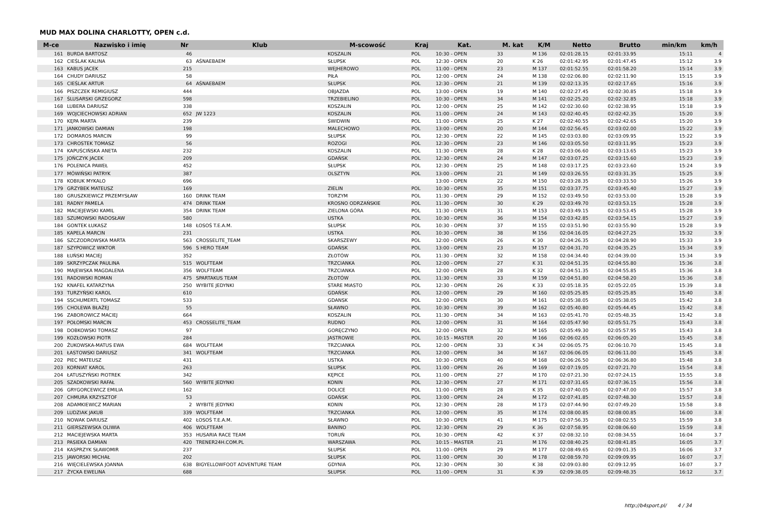MUD MAX DOLINA CHARLOTTY, OPEN c.d.
| M-ce | Nazwisko i imię | Nr | Klub | M-scowość | Kraj | Kat. | M. kat | K/M | Netto | Brutto | min/km | km/h |
| --- | --- | --- | --- | --- | --- | --- | --- | --- | --- | --- | --- | --- |
| 161 | BURDA BARTOSZ | 46 | | KOSZALIN | POL | 10:30 - OPEN | 33 | M 136 | 02:01:28.15 | 02:01:33.95 | 15:11 | 4 |
| 162 | CIEŚLAK KALINA | 63 | AŚNAEBAEM | SŁUPSK | POL | 12:30 - OPEN | 20 | K 26 | 02:01:42.95 | 02:01:47.45 | 15:12 | 3.9 |
| 163 | KABUS JACEK | 215 | | WEJHEROWO | POL | 11:00 - OPEN | 23 | M 137 | 02:01:52.55 | 02:01:58.20 | 15:14 | 3.9 |
| 164 | CHUDY DARIUSZ | 58 | | PIŁA | POL | 12:00 - OPEN | 24 | M 138 | 02:02:06.80 | 02:02:11.90 | 15:15 | 3.9 |
| 165 | CIEŚLAK ARTUR | 64 | AŚNAEBAEM | SŁUPSK | POL | 12:30 - OPEN | 21 | M 139 | 02:02:13.35 | 02:02:17.65 | 15:16 | 3.9 |
| 166 | PISZCZEK REMIGIUSZ | 444 | | OBJAZDA | POL | 13:00 - OPEN | 19 | M 140 | 02:02:27.45 | 02:02:30.85 | 15:18 | 3.9 |
| 167 | ŚLUSARSKI GRZEGORZ | 598 | | TRZEBIELINO | POL | 10:30 - OPEN | 34 | M 141 | 02:02:25.20 | 02:02:32.85 | 15:18 | 3.9 |
| 168 | LUBERA DARIUSZ | 338 | | KOSZALIN | POL | 12:00 - OPEN | 25 | M 142 | 02:02:30.60 | 02:02:38.95 | 15:18 | 3.9 |
| 169 | WOJCIECHOWSKI ADRIAN | 652 | JW 1223 | KOSZALIN | POL | 11:00 - OPEN | 24 | M 143 | 02:02:40.45 | 02:02:42.35 | 15:20 | 3.9 |
| 170 | KĘPA MARTA | 239 | | ŚWIDWIN | POL | 11:00 - OPEN | 25 | K 27 | 02:02:40.55 | 02:02:42.65 | 15:20 | 3.9 |
| 171 | JANKOWSKI DAMIAN | 198 | | MALECHOWO | POL | 13:00 - OPEN | 20 | M 144 | 02:02:56.45 | 02:03:02.00 | 15:22 | 3.9 |
| 172 | DOMAROS MARCIN | 99 | | SŁUPSK | POL | 12:30 - OPEN | 22 | M 145 | 02:03:03.80 | 02:03:09.95 | 15:22 | 3.9 |
| 173 | CHROSTEK TOMASZ | 56 | | ROZOGI | POL | 12:30 - OPEN | 23 | M 146 | 02:03:05.50 | 02:03:11.95 | 15:23 | 3.9 |
| 174 | KAPUŚCIŃSKA ANETA | 232 | | KOSZALIN | POL | 11:30 - OPEN | 28 | K 28 | 02:03:06.60 | 02:03:13.65 | 15:23 | 3.9 |
| 175 | JOŃCZYK JACEK | 209 | | GDAŃSK | POL | 12:30 - OPEN | 24 | M 147 | 02:03:07.25 | 02:03:15.60 | 15:23 | 3.9 |
| 176 | POLENICA PAWEŁ | 452 | | SŁUPSK | POL | 12:30 - OPEN | 25 | M 148 | 02:03:17.25 | 02:03:23.60 | 15:24 | 3.9 |
| 177 | MÓWIŃSKI PATRYK | 387 | | OLSZTYN | POL | 13:00 - OPEN | 21 | M 149 | 02:03:26.55 | 02:03:31.35 | 15:25 | 3.9 |
| 178 | KOBIUK MYKALO | 696 | | | | 13:00 - OPEN | 22 | M 150 | 02:03:28.35 | 02:03:33.50 | 15:26 | 3.9 |
| 179 | GRZYBEK MATEUSZ | 169 | | ZIELIN | POL | 10:30 - OPEN | 35 | M 151 | 02:03:37.75 | 02:03:45.40 | 15:27 | 3.9 |
| 180 | GRUSZKIEWICZ PRZEMYSŁAW | 160 | DRINK TEAM | TORZYM | POL | 11:30 - OPEN | 29 | M 152 | 02:03:49.50 | 02:03:53.00 | 15:28 | 3.9 |
| 181 | RADNY PAMELA | 474 | DRINK TEAM | KROSNO ODRZAŃSKIE | POL | 11:30 - OPEN | 30 | K 29 | 02:03:49.70 | 02:03:53.15 | 15:28 | 3.9 |
| 182 | MACIEJEWSKI KAMIL | 354 | DRINK TEAM | ZIELONA GÓRA | POL | 11:30 - OPEN | 31 | M 153 | 02:03:49.15 | 02:03:53.45 | 15:28 | 3.9 |
| 183 | SZUMOWSKI RADOSŁAW | 580 | | USTKA | POL | 10:30 - OPEN | 36 | M 154 | 02:03:42.85 | 02:03:54.15 | 15:27 | 3.9 |
| 184 | GONTEK ŁUKASZ | 148 | ŁOSOŚ T.E.A.M. | SŁUPSK | POL | 10:30 - OPEN | 37 | M 155 | 02:03:51.90 | 02:03:55.90 | 15:28 | 3.9 |
| 185 | KAPELA MARCIN | 231 | | USTKA | POL | 10:30 - OPEN | 38 | M 156 | 02:04:16.05 | 02:04:27.25 | 15:32 | 3.9 |
| 186 | SZCZODROWSKA MARTA | 563 | CROSSELITE_TEAM | SKARSZEWY | POL | 12:00 - OPEN | 26 | K 30 | 02:04:26.35 | 02:04:28.90 | 15:33 | 3.9 |
| 187 | SZYPOWICZ WIKTOR | 596 | S HERO TEAM | GDAŃSK | POL | 13:00 - OPEN | 23 | M 157 | 02:04:31.70 | 02:04:35.25 | 15:34 | 3.9 |
| 188 | ŁUŃSKI MACIEJ | 352 | | ZŁOTÓW | POL | 11:30 - OPEN | 32 | M 158 | 02:04:34.40 | 02:04:39.00 | 15:34 | 3.9 |
| 189 | SKRZYPCZAK PAULINA | 515 | WOLFTEAM | TRZCIANKA | POL | 12:00 - OPEN | 27 | K 31 | 02:04:51.35 | 02:04:55.80 | 15:36 | 3.8 |
| 190 | MAJEWSKA MAGDALENA | 356 | WOLFTEAM | TRZCIANKA | POL | 12:00 - OPEN | 28 | K 32 | 02:04:51.35 | 02:04:55.85 | 15:36 | 3.8 |
| 191 | RADOWSKI ROMAN | 475 | SPARTAKUS TEAM | ZŁOTÓW | POL | 11:30 - OPEN | 33 | M 159 | 02:04:51.80 | 02:04:58.20 | 15:36 | 3.8 |
| 192 | KNAFEL KATARZYNA | 250 | WYBITE JEDYNKI | STARE MIASTO | POL | 12:30 - OPEN | 26 | K 33 | 02:05:18.35 | 02:05:22.05 | 15:39 | 3.8 |
| 193 | TURZYŃSKI KAROL | 610 | | GDAŃSK | POL | 12:00 - OPEN | 29 | M 160 | 02:05:25.85 | 02:05:25.85 | 15:40 | 3.8 |
| 194 | SSCHUMERTL TOMASZ | 533 | | GDANSK | POL | 12:00 - OPEN | 30 | M 161 | 02:05:38.05 | 02:05:38.05 | 15:42 | 3.8 |
| 195 | CHOLEWA BŁAŻEJ | 55 | | SŁAWNO | POL | 10:30 - OPEN | 39 | M 162 | 02:05:40.80 | 02:05:44.45 | 15:42 | 3.8 |
| 196 | ZABOROWICZ MACIEJ | 664 | | KOSZALIN | POL | 11:30 - OPEN | 34 | M 163 | 02:05:41.70 | 02:05:48.35 | 15:42 | 3.8 |
| 197 | POŁOMSKI MARCIN | 453 | CROSSELITE_TEAM | RUDNO | POL | 12:00 - OPEN | 31 | M 164 | 02:05:47.90 | 02:05:51.75 | 15:43 | 3.8 |
| 198 | DOBKOWSKI TOMASZ | 97 | | GORĘCZYNO | POL | 12:00 - OPEN | 32 | M 165 | 02:05:49.30 | 02:05:57.95 | 15:43 | 3.8 |
| 199 | KOZŁOWSKI PIOTR | 284 | | JASTROWIE | POL | 10:15 - MASTER | 20 | M 166 | 02:06:02.65 | 02:06:05.20 | 15:45 | 3.8 |
| 200 | ŻUKOWSKA-MATUS EWA | 684 | WOLFTEAM | TRZCIANKA | POL | 12:00 - OPEN | 33 | K 34 | 02:06:05.75 | 02:06:10.70 | 15:45 | 3.8 |
| 201 | ŁASTOWSKI DARIUSZ | 341 | WOLFTEAM | TRZCIANKA | POL | 12:00 - OPEN | 34 | M 167 | 02:06:06.05 | 02:06:11.00 | 15:45 | 3.8 |
| 202 | PIEC MATEUSZ | 431 | | USTKA | POL | 10:30 - OPEN | 40 | M 168 | 02:06:26.50 | 02:06:36.80 | 15:48 | 3.8 |
| 203 | KORNIAT KAROL | 263 | | SŁUPSK | POL | 11:00 - OPEN | 26 | M 169 | 02:07:19.05 | 02:07:21.70 | 15:54 | 3.8 |
| 204 | ŁATUSZYŃSKI PIOTREK | 342 | | KĘPICE | POL | 11:00 - OPEN | 27 | M 170 | 02:07:21.30 | 02:07:24.15 | 15:55 | 3.8 |
| 205 | SZADKOWSKI RAFAŁ | 560 | WYBITE JEDYNKI | KONIN | POL | 12:30 - OPEN | 27 | M 171 | 02:07:31.65 | 02:07:36.15 | 15:56 | 3.8 |
| 206 | GRYGORCEWICZ EMILIA | 162 | | DOLICE | POL | 11:00 - OPEN | 28 | K 35 | 02:07:40.05 | 02:07:47.00 | 15:57 | 3.8 |
| 207 | CHMURA KRZYSZTOF | 53 | | GDAŃSK | POL | 13:00 - OPEN | 24 | M 172 | 02:07:41.85 | 02:07:48.30 | 15:57 | 3.8 |
| 208 | ADAMKIEWICZ MARIAN | 2 | WYBITE JEDYNKI | KONIN | POL | 12:30 - OPEN | 28 | M 173 | 02:07:44.90 | 02:07:49.20 | 15:58 | 3.8 |
| 209 | LUDZIAK JAKUB | 339 | WOLFTEAM | TRZCIANKA | POL | 12:00 - OPEN | 35 | M 174 | 02:08:00.85 | 02:08:00.85 | 16:00 | 3.8 |
| 210 | NOWAK DARIUSZ | 402 | ŁOSOŚ T.E.A.M. | SŁAWNO | POL | 10:30 - OPEN | 41 | M 175 | 02:07:56.35 | 02:08:02.55 | 15:59 | 3.8 |
| 211 | GIERSZEWSKA OLIWIA | 406 | WOLFTEAM | BANINO | POL | 12:30 - OPEN | 29 | K 36 | 02:07:58.95 | 02:08:06.60 | 15:59 | 3.8 |
| 212 | MACIEJEWSKA MARTA | 353 | HUSARIA RACE TEAM | TORUŃ | POL | 10:30 - OPEN | 42 | K 37 | 02:08:32.10 | 02:08:34.55 | 16:04 | 3.7 |
| 213 | PASIEKA DAMIAN | 420 | TRENER24H.COM.PL | WARSZAWA | POL | 10:15 - MASTER | 21 | M 176 | 02:08:40.25 | 02:08:41.85 | 16:05 | 3.7 |
| 214 | KASPRZYK SŁAWOMIR | 237 | | SŁUPSK | POL | 11:00 - OPEN | 29 | M 177 | 02:08:49.65 | 02:09:01.35 | 16:06 | 3.7 |
| 215 | JAWORSKI MICHAŁ | 202 | | SŁUPSK | POL | 11:00 - OPEN | 30 | M 178 | 02:08:59.70 | 02:09:09.95 | 16:07 | 3.7 |
| 216 | WIĘCIELEWSKA JOANNA | 638 | BIGYELLOWFOOT ADVENTURE TEAM | GDYNIA | POL | 12:30 - OPEN | 30 | K 38 | 02:09:03.80 | 02:09:12.95 | 16:07 | 3.7 |
| 217 | ŻYCKA EWELINA | 688 | | SŁUPSK | POL | 11:00 - OPEN | 31 | K 39 | 02:09:38.05 | 02:09:48.35 | 16:12 | 3.7 |
http://b4sport.pl/ 4 / 34